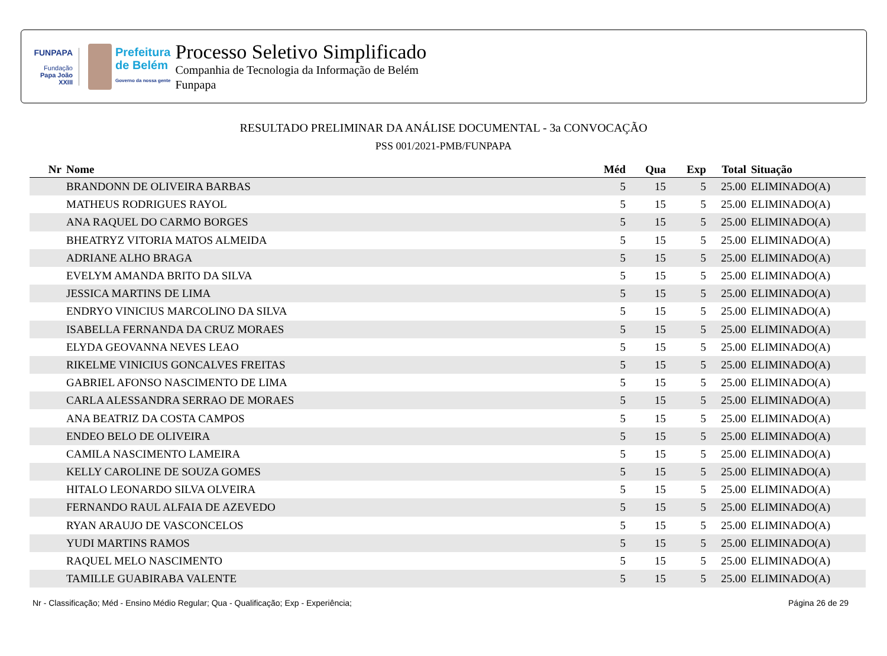FUNPAPA
Fundação
Papa João XXIII
Prefeitura
de Belém
Governo da nossa gente
Processo Seletivo Simplificado
Companhia de Tecnologia da Informação de Belém
Funpapa
RESULTADO PRELIMINAR DA ANÁLISE DOCUMENTAL - 3a CONVOCAÇÃO
PSS 001/2021-PMB/FUNPAPA
| Nr | Nome | Méd | Qua | Exp | Total | Situação |
| --- | --- | --- | --- | --- | --- | --- |
| | BRANDONN DE OLIVEIRA BARBAS | 5 | 15 | 5 | 25.00 | ELIMINADO(A) |
| | MATHEUS RODRIGUES RAYOL | 5 | 15 | 5 | 25.00 | ELIMINADO(A) |
| | ANA RAQUEL DO CARMO BORGES | 5 | 15 | 5 | 25.00 | ELIMINADO(A) |
| | BHEATRYZ VITORIA MATOS ALMEIDA | 5 | 15 | 5 | 25.00 | ELIMINADO(A) |
| | ADRIANE ALHO BRAGA | 5 | 15 | 5 | 25.00 | ELIMINADO(A) |
| | EVELYM AMANDA BRITO DA SILVA | 5 | 15 | 5 | 25.00 | ELIMINADO(A) |
| | JESSICA MARTINS DE LIMA | 5 | 15 | 5 | 25.00 | ELIMINADO(A) |
| | ENDRYO VINICIUS MARCOLINO DA SILVA | 5 | 15 | 5 | 25.00 | ELIMINADO(A) |
| | ISABELLA FERNANDA DA CRUZ MORAES | 5 | 15 | 5 | 25.00 | ELIMINADO(A) |
| | ELYDA GEOVANNA NEVES LEAO | 5 | 15 | 5 | 25.00 | ELIMINADO(A) |
| | RIKELME VINICIUS GONCALVES FREITAS | 5 | 15 | 5 | 25.00 | ELIMINADO(A) |
| | GABRIEL AFONSO NASCIMENTO DE LIMA | 5 | 15 | 5 | 25.00 | ELIMINADO(A) |
| | CARLA ALESSANDRA SERRAO DE MORAES | 5 | 15 | 5 | 25.00 | ELIMINADO(A) |
| | ANA BEATRIZ DA COSTA CAMPOS | 5 | 15 | 5 | 25.00 | ELIMINADO(A) |
| | ENDEO BELO DE OLIVEIRA | 5 | 15 | 5 | 25.00 | ELIMINADO(A) |
| | CAMILA NASCIMENTO LAMEIRA | 5 | 15 | 5 | 25.00 | ELIMINADO(A) |
| | KELLY CAROLINE DE SOUZA GOMES | 5 | 15 | 5 | 25.00 | ELIMINADO(A) |
| | HITALO LEONARDO SILVA OLVEIRA | 5 | 15 | 5 | 25.00 | ELIMINADO(A) |
| | FERNANDO RAUL ALFAIA DE AZEVEDO | 5 | 15 | 5 | 25.00 | ELIMINADO(A) |
| | RYAN ARAUJO DE VASCONCELOS | 5 | 15 | 5 | 25.00 | ELIMINADO(A) |
| | YUDI MARTINS RAMOS | 5 | 15 | 5 | 25.00 | ELIMINADO(A) |
| | RAQUEL MELO NASCIMENTO | 5 | 15 | 5 | 25.00 | ELIMINADO(A) |
| | TAMILLE GUABIRABA VALENTE | 5 | 15 | 5 | 25.00 | ELIMINADO(A) |
Nr - Classificação; Méd - Ensino Médio Regular; Qua - Qualificação; Exp - Experiência; Página 26 de 29